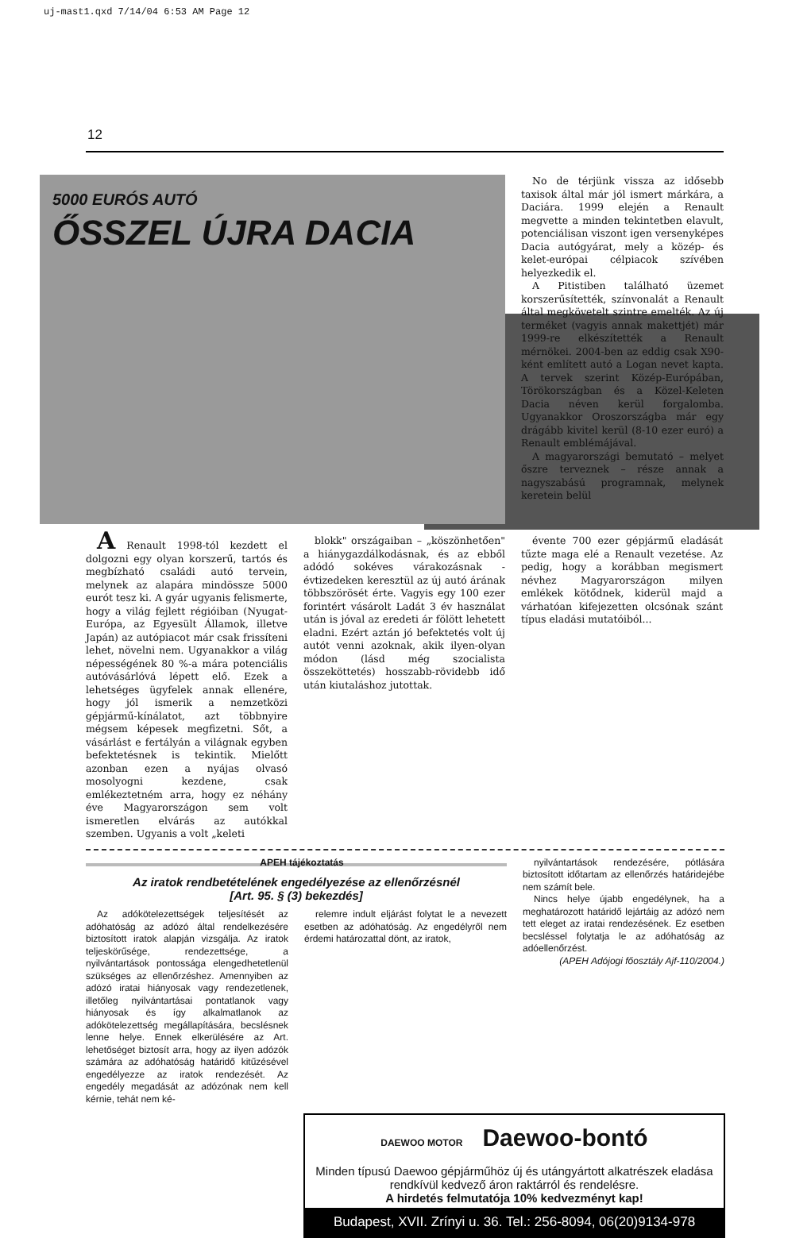uj-mast1.qxd 7/14/04 6:53 AM Page 12
12
5000 EURÓS AUTÓ
ŐSSZEL ÚJRA DACIA
No de térjünk vissza az idősebb taxisok által már jól ismert márkára, a Daciára. 1999 elején a Renault megvette a minden tekintetben elavult, potenciálisan viszont igen versenyképes Dacia autógyárat, mely a közép- és kelet-európai célpiacok szívében helyezkedik el.
A Pitistiben található üzemet korszerűsítették, színvonalát a Renault által megkövetelt szintre emelték. Az új terméket (vagyis annak makettjét) már 1999-re elkészítették a Renault mérnökei. 2004-ben az eddig csak X90-ként említett autó a Logan nevet kapta. A tervek szerint Közép-Európában, Törökországban és a Közel-Keleten Dacia néven kerül forgalomba. Ugyanakkor Oroszországba már egy drágább kivitel kerül (8-10 ezer euró) a Renault emblémájával.
A magyarországi bemutató – melyet őszre terveznek – része annak a nagyszabású programnak, melynek keretein belül
A Renault 1998-tól kezdett el dolgozni egy olyan korszerű, tartós és megbízható családi autó tervein, melynek az alapára mindössze 5000 eurót tesz ki. A gyár ugyanis felismerte, hogy a világ fejlett régióiban (Nyugat-Európa, az Egyesült Államok, illetve Japán) az autópiacot már csak frissíteni lehet, növelni nem. Ugyanakkor a világ népességének 80 %-a mára potenciális autóvásárlóvá lépett elő. Ezek a lehetséges ügyfelek annak ellenére, hogy jól ismerik a nemzetközi gépjármű-kínálatot, azt többnyire mégsem képesek megfizetni. Sőt, a vásárlást e fertályán a világnak egyben befektetésnek is tekintik. Mielőtt azonban ezen a nyájas olvasó mosolyogni kezdene, csak emlékeztetném arra, hogy ez néhány éve Magyarországon sem volt ismeretlen elvárás az autókkal szemben. Ugyanis a volt „keleti
blokk" országaiban – „köszönhetően" a hiánygazdálkodásnak, és az ebből adódó sokéves várakozásnak - évtizedeken keresztül az új autó árának többszörösét érte. Vagyis egy 100 ezer forintért vásárolt Ladát 3 év használat után is jóval az eredeti ár fölött lehetett eladni. Ezért aztán jó befektetés volt új autót venni azoknak, akik ilyen-olyan módon (lásd még szocialista összeköttetés) hosszabb-rövidebb idő után kiutaláshoz jutottak.
évente 700 ezer gépjármű eladását tűzte maga elé a Renault vezetése. Az pedig, hogy a korábban megismert névhez Magyarországon milyen emlékek kötődnek, kiderül majd a várhatóan kifejezetten olcsónak szánt típus eladási mutatóiból...
APEH tájékoztatás
Az iratok rendbetételének engedélyezése az ellenőrzésnél
[Art. 95. § (3) bekezdés]
Az adókötelezettségek teljesítését az adóhatóság az adózó által rendelkezésére biztosított iratok alapján vizsgálja. Az iratok teljeskörűsége, rendezettsége, a nyilvántartások pontossága elengedhetetlenül szükséges az ellenőrzéshez. Amennyiben az adózó iratai hiányosak vagy rendezetlenek, illetőleg nyilvántartásai pontatlanok vagy hiányosak és így alkalmatlanok az adókötelezettség megállapítására, becslésnek lenne helye. Ennek elkerülésére az Art. lehetőséget biztosít arra, hogy az ilyen adózók számára az adóhatóság határidő kitűzésével engedélyezze az iratok rendezését. Az engedély megadását az adózónak nem kell kérnie, tehát nem ké-
relemre indult eljárást folytat le a nevezett esetben az adóhatóság. Az engedélyről nem érdemi határozattal dönt, az iratok,
nyilvántartások rendezésére, pótlására biztosított időtartam az ellenőrzés határidejébe nem számít bele.
Nincs helye újabb engedélynek, ha a meghatározott határidő lejártáig az adózó nem tett eleget az iratai rendezésének. Ez esetben becsléssel folytatja le az adóhatóság az adóellenőrzést.
(APEH Adójogi főosztály Ajf-110/2004.)
DAEWOO MOTOR Daewoo-bontó
Minden típusú Daewoo gépjárműhöz új és utángyártott alkatrészek eladása rendkívül kedvező áron raktárról és rendelésre.
A hirdetés felmutatója 10% kedvezményt kap!
Budapest, XVII. Zrínyi u. 36. Tel.: 256-8094, 06(20)9134-978